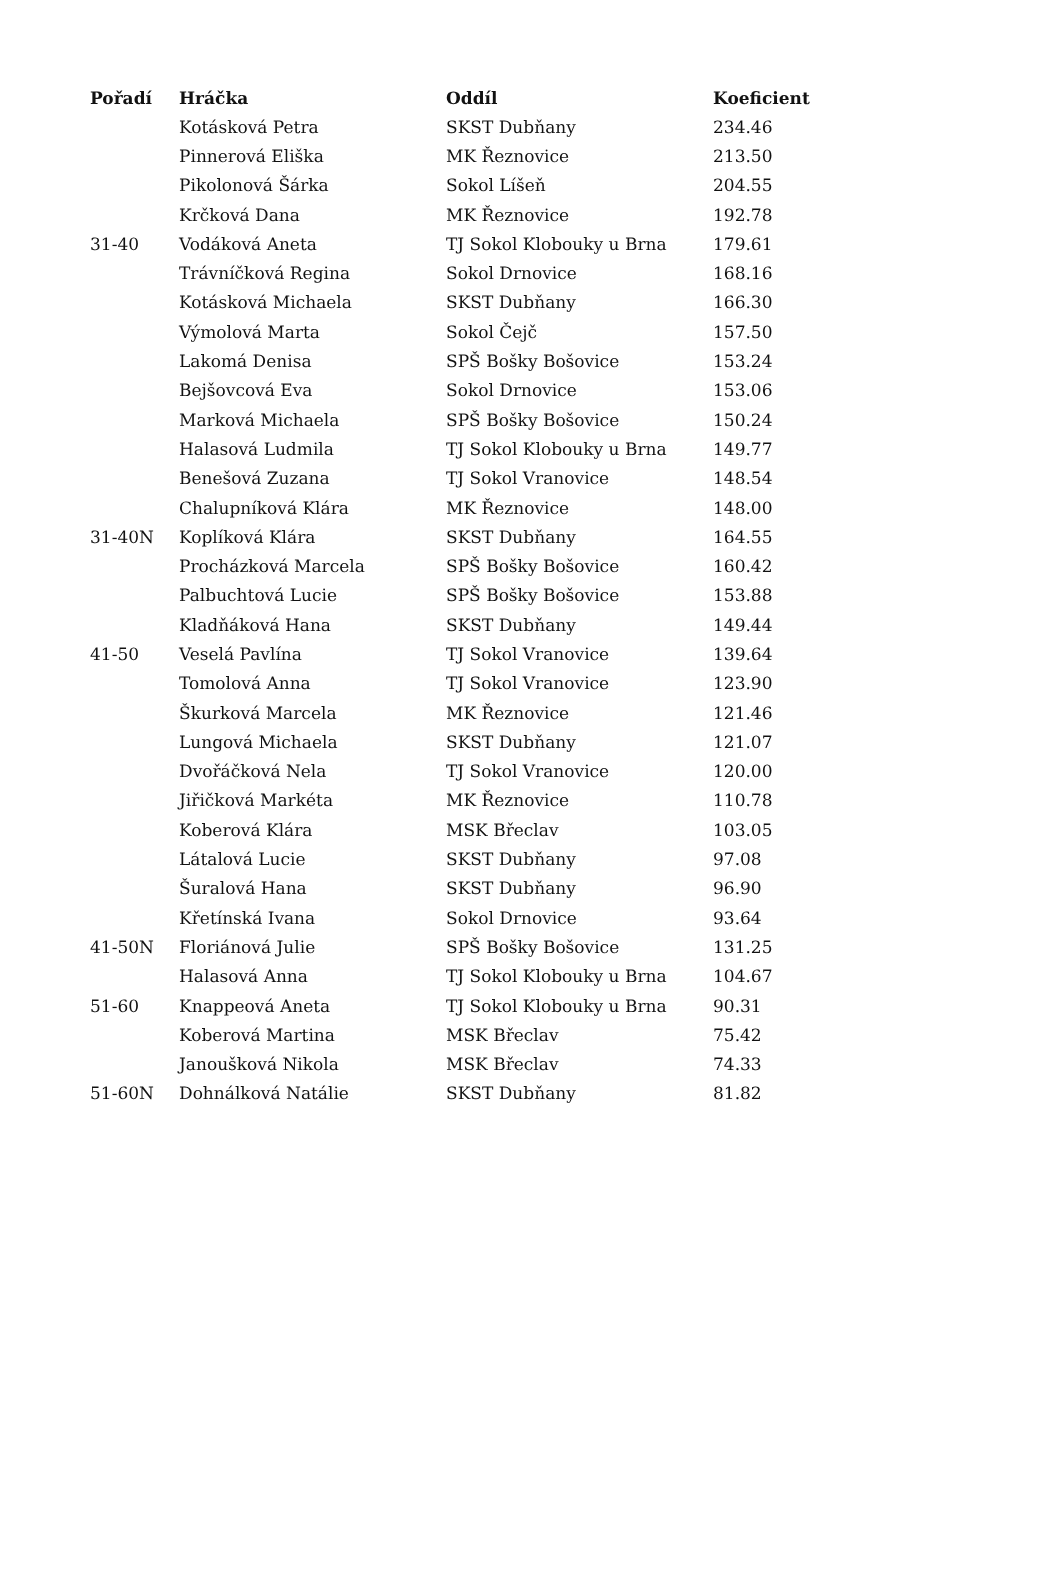| Pořadí | Hráčka | Oddíl | Koeficient |
| --- | --- | --- | --- |
| | Kotásková Petra | SKST Dubňany | 234.46 |
| | Pinnerová Eliška | MK Řeznovice | 213.50 |
| | Pikolonová Šárka | Sokol Líšeň | 204.55 |
| | Krčková Dana | MK Řeznovice | 192.78 |
| 31-40 | Vodáková Aneta | TJ Sokol Klobouky u Brna | 179.61 |
| | Trávníčková Regina | Sokol Drnovice | 168.16 |
| | Kotásková Michaela | SKST Dubňany | 166.30 |
| | Výmolová Marta | Sokol Čejč | 157.50 |
| | Lakomá Denisa | SPŠ Bošky Bošovice | 153.24 |
| | Bejšovcová Eva | Sokol Drnovice | 153.06 |
| | Marková Michaela | SPŠ Bošky Bošovice | 150.24 |
| | Halasová Ludmila | TJ Sokol Klobouky u Brna | 149.77 |
| | Benešová Zuzana | TJ Sokol Vranovice | 148.54 |
| | Chalupníková Klára | MK Řeznovice | 148.00 |
| 31-40N | Koplíková Klára | SKST Dubňany | 164.55 |
| | Procházková Marcela | SPŠ Bošky Bošovice | 160.42 |
| | Palbuchtová Lucie | SPŠ Bošky Bošovice | 153.88 |
| | Kladňáková Hana | SKST Dubňany | 149.44 |
| 41-50 | Veselá Pavlína | TJ Sokol Vranovice | 139.64 |
| | Tomolová Anna | TJ Sokol Vranovice | 123.90 |
| | Škurková Marcela | MK Řeznovice | 121.46 |
| | Lungová Michaela | SKST Dubňany | 121.07 |
| | Dvořáčková Nela | TJ Sokol Vranovice | 120.00 |
| | Jiřičková Markéta | MK Řeznovice | 110.78 |
| | Koberová Klára | MSK Břeclav | 103.05 |
| | Látalová Lucie | SKST Dubňany | 97.08 |
| | Šuralová Hana | SKST Dubňany | 96.90 |
| | Křetínská Ivana | Sokol Drnovice | 93.64 |
| 41-50N | Floriánová Julie | SPŠ Bošky Bošovice | 131.25 |
| | Halasová Anna | TJ Sokol Klobouky u Brna | 104.67 |
| 51-60 | Knappeová Aneta | TJ Sokol Klobouky u Brna | 90.31 |
| | Koberová Martina | MSK Břeclav | 75.42 |
| | Janoušková Nikola | MSK Břeclav | 74.33 |
| 51-60N | Dohnálková Natálie | SKST Dubňany | 81.82 |